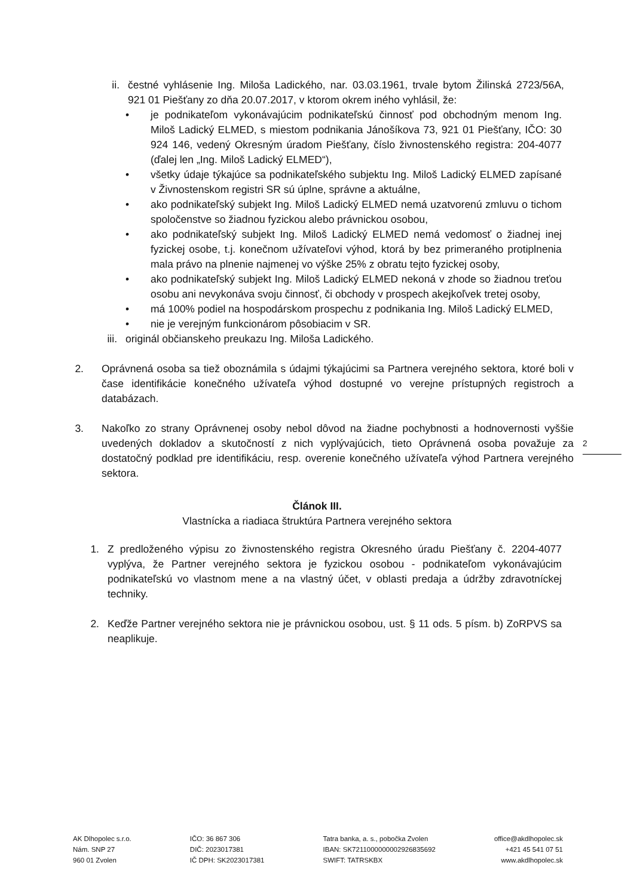ii. čestné vyhlásenie Ing. Miloša Ladického, nar. 03.03.1961, trvale bytom Žilinská 2723/56A, 921 01 Piešťany zo dňa 20.07.2017, v ktorom okrem iného vyhlásil, že:
• je podnikateľom vykonávajúcim podnikateľskú činnosť pod obchodným menom Ing. Miloš Ladický ELMED, s miestom podnikania Jánošíkova 73, 921 01 Piešťany, IČO: 30 924 146, vedený Okresným úradom Piešťany, číslo živnostenského registra: 204-4077 (ďalej len „Ing. Miloš Ladický ELMED“),
• všetky údaje týkajúce sa podnikateľského subjektu Ing. Miloš Ladický ELMED zapísané v Živnostenskom registri SR sú úplne, správne a aktuálne,
• ako podnikateľský subjekt Ing. Miloš Ladický ELMED nemá uzatvorenú zmluvu o tichom spoločenstve so žiadnou fyzickou alebo právnickou osobou,
• ako podnikateľský subjekt Ing. Miloš Ladický ELMED nemá vedomosť o žiadnej inej fyzickej osobe, t.j. konečnom užívateľovi výhod, ktorá by bez primeraného protiplnenia mala právo na plnenie najmenej vo výške 25% z obratu tejto fyzickej osoby,
• ako podnikateľský subjekt Ing. Miloš Ladický ELMED nekoná v zhode so žiadnou treťou osobu ani nevykonáva svoju činnosť, či obchody v prospech akejkoľvek tretej osoby,
• má 100% podiel na hospodárskom prospechu z podnikania Ing. Miloš Ladický ELMED,
• nie je verejným funkcionárom pôsobiacim v SR.
iii. originál občianskeho preukazu Ing. Miloša Ladického.
2. Oprávnená osoba sa tiež oboznámila s údajmi týkajúcimi sa Partnera verejného sektora, ktoré boli v čase identifikácie konečného užívateľa výhod dostupné vo verejne prístupných registroch a databázach.
3. Nakoľko zo strany Oprávnenej osoby nebol dôvod na žiadne pochybnosti a hodnovernosti vyššie uvedených dokladov a skutočností z nich vyplývajúcich, tieto Oprávnená osoba považuje za dostatočný podklad pre identifikáciu, resp. overenie konečného užívateľa výhod Partnera verejného sektora.
Článok III.
Vlastnícka a riadiaca štruktúra Partnera verejného sektora
1. Z predloženého výpisu zo živnostenského registra Okresného úradu Piešťany č. 2204-4077 vyplýva, že Partner verejného sektora je fyzickou osobou - podnikateľom vykonávajúcim podnikateľskú vo vlastnom mene a na vlastný účet, v oblasti predaja a údržby zdravotníckej techniky.
2. Keďže Partner verejného sektora nie je právnickou osobou, ust. § 11 ods. 5 písm. b) ZoRPVS sa neaplikuje.
2
AK Dlhopolec s.r.o.
Nám. SNP 27
960 01 Zvolen
IČO: 36 867 306
DIČ: 2023017381
IČ DPH: SK2023017381
Tatra banka, a. s., pobočka Zvolen
IBAN: SK7211000000002926835692
SWIFT: TATRSKBX
office@akdlhopolec.sk
+421 45 541 07 51
www.akdlhopolec.sk